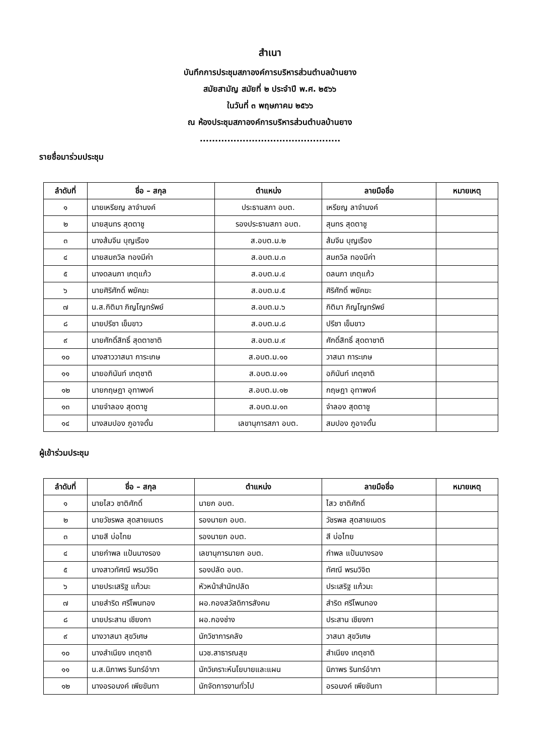สำเนา
บันทึกการประชุมสภาองค์การบริหารส่วนตำบลบ้านยาง
สมัยสามัญ สมัยที่ ๒ ประจำปี พ.ศ. ๒๕๖๖
ในวันที่ ๓ พฤษภาคม ๒๕๖๖
ณ ห้องประชุมสภาองค์การบริหารส่วนตำบลบ้านยาง
..............................................
รายชื่อมาร่วมประชุม
| ลำดับที่ | ชื่อ – สกุล | ตำแหน่ง | ลายมือชื่อ | หมายเหตุ |
| --- | --- | --- | --- | --- |
| ๑ | นายเหรียญ ลาจำนงค์ | ประธานสภา อบต. | เหรียญ ลาจำนงค์ | |
| ๒ | นายสุนทร สุดตาชู | รองประธานสภา อบต. | สุนทร สุดตาชู | |
| ๓ | นางส้มจีน บุญเรือง | ส.อบต.ม.๒ | ส้มจีน บุญเรือง | |
| ๔ | นายสมถวิล ทองมีค่า | ส.อบต.ม.๓ | สมถวิล ทองมีค่า | |
| ๕ | นางดลนภา เกตุแก้ว | ส.อบต.ม.๔ | ดลนภา เกตุแก้ว | |
| ๖ | นายศิริศักดิ์ พยัคฆะ | ส.อบต.ม.๕ | ศิริศักดิ์ พยัคฆะ | |
| ๗ | น.ส.กิติมา ภิญโญทรัพย์ | ส.อบต.ม.๖ | กิติมา ภิญโญทรัพย์ | |
| ๘ | นายปรีชา เข็มขาว | ส.อบต.ม.๘ | ปรีชา เข็มขาว | |
| ๙ | นายศักดิ์สิทธิ์ สุดตาชาติ | ส.อบต.ม.๙ | ศักดิ์สิทธิ์ สุดตาชาติ | |
| ๑๐ | นางสาววาสนา การะเกษ | ส.อบต.ม.๑๐ | วาสนา การะเกษ | |
| ๑๑ | นายอภินันท์ เกตุชาติ | ส.อบต.ม.๑๑ | อภินันท์ เกตุชาติ | |
| ๑๒ | นายกฤษฎา อุทาพงค์ | ส.อบต.ม.๑๒ | กฤษฎา อุทาพงค์ | |
| ๑๓ | นายจำลอง สุดตาชู | ส.อบต.ม.๑๓ | จำลอง สุดตาชู | |
| ๑๔ | นางสมปอง ภูอาจดั้น | เลขานุการสภา อบต. | สมปอง ภูอาจดั้น | |
ผู้เข้าร่วมประชุม
| ลำดับที่ | ชื่อ – สกุล | ตำแหน่ง | ลายมือชื่อ | หมายเหตุ |
| --- | --- | --- | --- | --- |
| ๑ | นายไสว ชาติศักดิ์ | นายก อบต. | ไสว ชาติศักดิ์ | |
| ๒ | นายวัชรพล สุดสายเนตร | รองนายก อบต. | วัชรพล สุดสายเนตร | |
| ๓ | นายสี บ่อไทย | รองนายก อบต. | สี บ่อไทย | |
| ๔ | นายกำพล แป้นนางรอง | เลขานุการนายก อบต. | กำพล แป้นนางรอง | |
| ๕ | นางสาวทัศณี พรมวิจิต | รองปลัด อบต. | ทัศณี พรมวิจิต | |
| ๖ | นายประเสริฐ แก้วมะ | หัวหน้าสำนักปลัด | ประเสริฐ แก้วมะ | |
| ๗ | นายสำริด ศรีโพนทอง | ผอ.กองสวัสดิการสังคม | สำริด ศรีโพนทอง | |
| ๘ | นายประสาน เชียงกา | ผอ.กองช่าง | ประสาน เชียงกา | |
| ๙ | นางวาสนา สุขวิเศษ | นักวิชาการคลัง | วาสนา สุขวิเศษ | |
| ๑๐ | นางสำเนียง เกตุชาติ | นวช.สาธารณสุข | สำเนียง เกตุชาติ | |
| ๑๑ | น.ส.นิภาพร รินทร์อำภา | นักวิเคราะห์นโยบายและแผน | นิภาพร รินทร์อำภา | |
| ๑๒ | นางอรอนงค์ เพียขันทา | นักจัดการงานทั่วไป | อรอนงค์ เพียขันทา | |